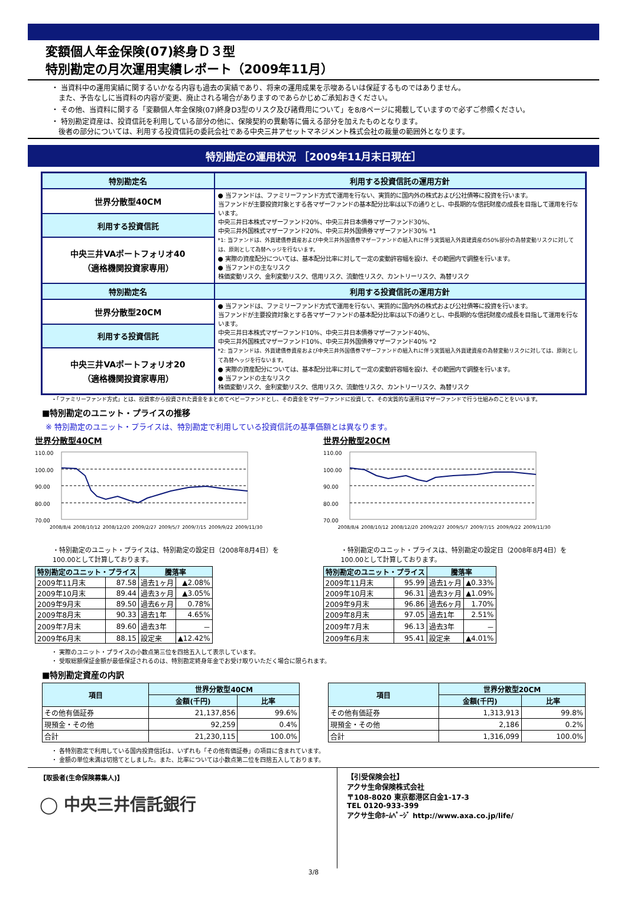変額個人年金保険(07)終身Ｄ３型
特別勘定の月次運用実績レポート（2009年11月）
・ 当資料中の運用実績に関するいかなる内容も過去の実績であり、将来の運用成果を示唆あるいは保証するものではありません。
　また、予告なしに当資料の内容が変更、廃止される場合がありますのであらかじめご承知おきください。
・ その他、当資料に関する「変額個人年金保険(07)終身D3型のリスク及び諸費用について」を8/8ページに掲載していますので必ずご参照ください。
・ 特別勘定資産は、投資信託を利用している部分の他に、保険契約の異動等に備える部分を加えたものとなります。
　後者の部分については、利用する投資信託の委託会社である中央三井アセットマネジメント株式会社の裁量の範囲外となります。
特別勘定の運用状況 ［2009年11月末日現在］
| 特別勘定名 | 利用する投資信託の運用方針 |
| --- | --- |
| 世界分散型40CM | ● 当ファンドは、ファミリーファンド方式で運用を行ない、実質的に国内外の株式および公社債等に投資を行います。 当ファンドが主要投資対象とする各マザーファンドの基本配分比率は以下の通りとし、中長期的な信託財産の成長を目指して運用を行ないます。 中央三井日本株式マザーファンド20%、中央三井日本債券マザーファンド30%、 中央三井外国株式マザーファンド20%、中央三井外国債券マザーファンド30% *1 *1: 当ファンドは、外貨建債券資産および中央三井外国債券マザーファンドの組入れに伴う実質組入外貨建資産の50%部分の為替変動リスクに対しては、原則として為替ヘッジを行ないます。 ● 実際の資産配分については、基本配分比率に対して一定の変動許容幅を設け、その範囲内で調整を行います。 ● 当ファンドの主なリスク 株価変動リスク、金利変動リスク、信用リスク、流動性リスク、カントリーリスク、為替リスク |
| 利用する投資信託 | |
| 中央三井VAポートフォリオ40 （適格機関投資家専用） | |
| 特別勘定名 | 利用する投資信託の運用方針 |
| 世界分散型20CM | ● 当ファンドは、ファミリーファンド方式で運用を行ない、実質的に国内外の株式および公社債等に投資を行います。 当ファンドが主要投資対象とする各マザーファンドの基本配分比率は以下の通りとし、中長期的な信託財産の成長を目指して運用を行ないます。 中央三井日本株式マザーファンド10%、中央三井日本債券マザーファンド40%、 中央三井外国株式マザーファンド10%、中央三井外国債券マザーファンド40% *2 *2: 当ファンドは、外貨建債券資産および中央三井外国債券マザーファンドの組入れに伴う実質組入外貨建資産の為替変動リスクに対しては、原則として為替ヘッジを行ないます。 ● 実際の資産配分については、基本配分比率に対して一定の変動許容幅を設け、その範囲内で調整を行います。 ● 当ファンドの主なリスク 株価変動リスク、金利変動リスク、信用リスク、流動性リスク、カントリーリスク、為替リスク |
| 利用する投資信託 | |
| 中央三井VAポートフォリオ20 （適格機関投資家専用） | |
・「ファミリーファンド方式」とは、投資家から投資された資金をまとめてベビーファンドとし、その資金をマザーファンドに投資して、その実質的な運用はマザーファンドで行う仕組みのことをいいます。
■特別勘定のユニット・プライスの推移
※ 特別勘定のユニット・プライスは、特別勘定で利用している投資信託の基準価額とは異なります。
世界分散型40CM
110.00
100.00
90.00
80.00
70.00
2008/8/4 2008/10/12 2008/12/20 2009/2/27 2009/5/7 2009/7/15 2009/9/22 2009/11/30
・特別勘定のユニット・プライスは、特別勘定の設定日（2008年8月4日）を
100.00として計算しております。
| 特別勘定のユニット・プライス | | 騰落率 | |
| --- | --- | --- | --- |
| 2009年11月末 | 87.58 | 過去1ヶ月 | ▲2.08% |
| 2009年10月末 | 89.44 | 過去3ヶ月 | ▲3.05% |
| 2009年9月末 | 89.50 | 過去6ヶ月 | 0.78% |
| 2009年8月末 | 90.33 | 過去1年 | 4.65% |
| 2009年7月末 | 89.60 | 過去3年 | － |
| 2009年6月末 | 88.15 | 設定来 | ▲12.42% |
世界分散型20CM
110.00
100.00
90.00
80.00
70.00
2008/8/4 2008/10/12 2008/12/20 2009/2/27 2009/5/7 2009/7/15 2009/9/22 2009/11/30
・特別勘定のユニット・プライスは、特別勘定の設定日（2008年8月4日）を
100.00として計算しております。
| 特別勘定のユニット・プライス | | 騰落率 | |
| --- | --- | --- | --- |
| 2009年11月末 | 95.99 | 過去1ヶ月 | ▲0.33% |
| 2009年10月末 | 96.31 | 過去3ヶ月 | ▲1.09% |
| 2009年9月末 | 96.86 | 過去6ヶ月 | 1.70% |
| 2009年8月末 | 97.05 | 過去1年 | 2.51% |
| 2009年7月末 | 96.13 | 過去3年 | － |
| 2009年6月末 | 95.41 | 設定来 | ▲4.01% |
・ 実際のユニット・プライスの小数点第三位を四捨五入して表示しています。
・ 受取総額保証金額が最低保証されるのは、特別勘定終身年金でお受け取りいただく場合に限られます。
■特別勘定資産の内訳
| 項目 | 世界分散型40CM | |
| --- | --- | --- |
| | 金額(千円) | 比率 |
| その他有価証券 | 21,137,856 | 99.6% |
| 現預金・その他 | 92,259 | 0.4% |
| 合計 | 21,230,115 | 100.0% |
| 項目 | 世界分散型20CM | |
| --- | --- | --- |
| | 金額(千円) | 比率 |
| その他有価証券 | 1,313,913 | 99.8% |
| 現預金・その他 | 2,186 | 0.2% |
| 合計 | 1,316,099 | 100.0% |
・ 各特別勘定で利用している国内投資信託は、いずれも「その他有価証券」の項目に含まれています。
・ 金額の単位未満は切捨てとしました。また、比率については小数点第二位を四捨五入しております。
【取扱者(生命保険募集人)】
◯ 中央三井信託銀行
【引受保険会社】
アクサ生命保険株式会社
〒108-8020 東京都港区白金1-17-3
TEL 0120-933-399
アクサ生命ﾎｰﾑﾍﾟｰｼﾞ http://www.axa.co.jp/life/
3/8